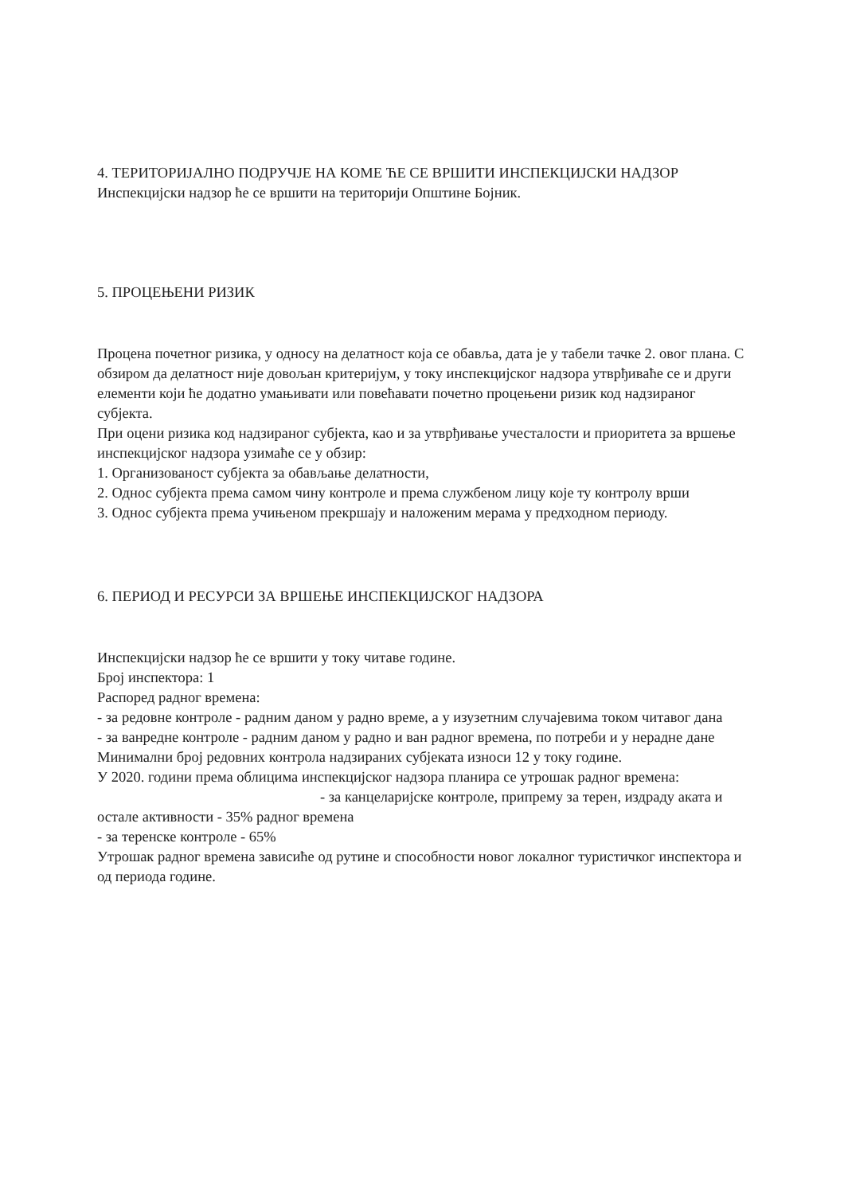4. ТЕРИТОРИЈАЛНО ПОДРУЧЈЕ НА КОМЕ ЋЕ СЕ ВРШИТИ ИНСПЕКЦИЈСКИ НАДЗОР
Инспекцијски надзор ће се вршити на територији Општине Бојник.
5. ПРОЦЕЊЕНИ РИЗИК
Процена почетног ризика, у односу на делатност која се обавља, дата је у табели тачке 2. овог плана. С обзиром да делатност није довољан критеријум, у току инспекцијског надзора утврђиваће се и други елементи који ће додатно умањивати или повећавати почетно процењени ризик код надзираног субјекта.
При оцени ризика код надзираног субјекта, као и за утврђивање учесталости и приоритета за вршење инспекцијског надзора узимаће се у обзир:
1. Организованост субјекта за обављање делатности,
2. Однос субјекта према самом чину контроле и према службеном лицу које ту контролу врши
3. Однос субјекта према учињеном прекршају и наложеним мерама у предходном периоду.
6. ПЕРИОД И РЕСУРСИ ЗА ВРШЕЊЕ ИНСПЕКЦИЈСКОГ НАДЗОРА
Инспекцијски надзор ће се вршити у току читаве године.
Број инспектора: 1
Распоред радног времена:
- за редовне контроле - радним даном у радно време, а у изузетним случајевима током читавог дана
- за ванредне контроле - радним даном у радно и ван радног времена, по потреби и у нерадне дане
Минимални број редовних контрола надзираних субјеката износи 12 у току године.
У 2020. години према облицима инспекцијског надзора планира се утрошак радног времена: - за канцеларијске контроле, припрему за терен, издраду аката и остале активности - 35% радног времена
- за теренске контроле - 65%
Утрошак радног времена зависиће од рутине и способности новог локалног туристичког инспектора и од периода године.